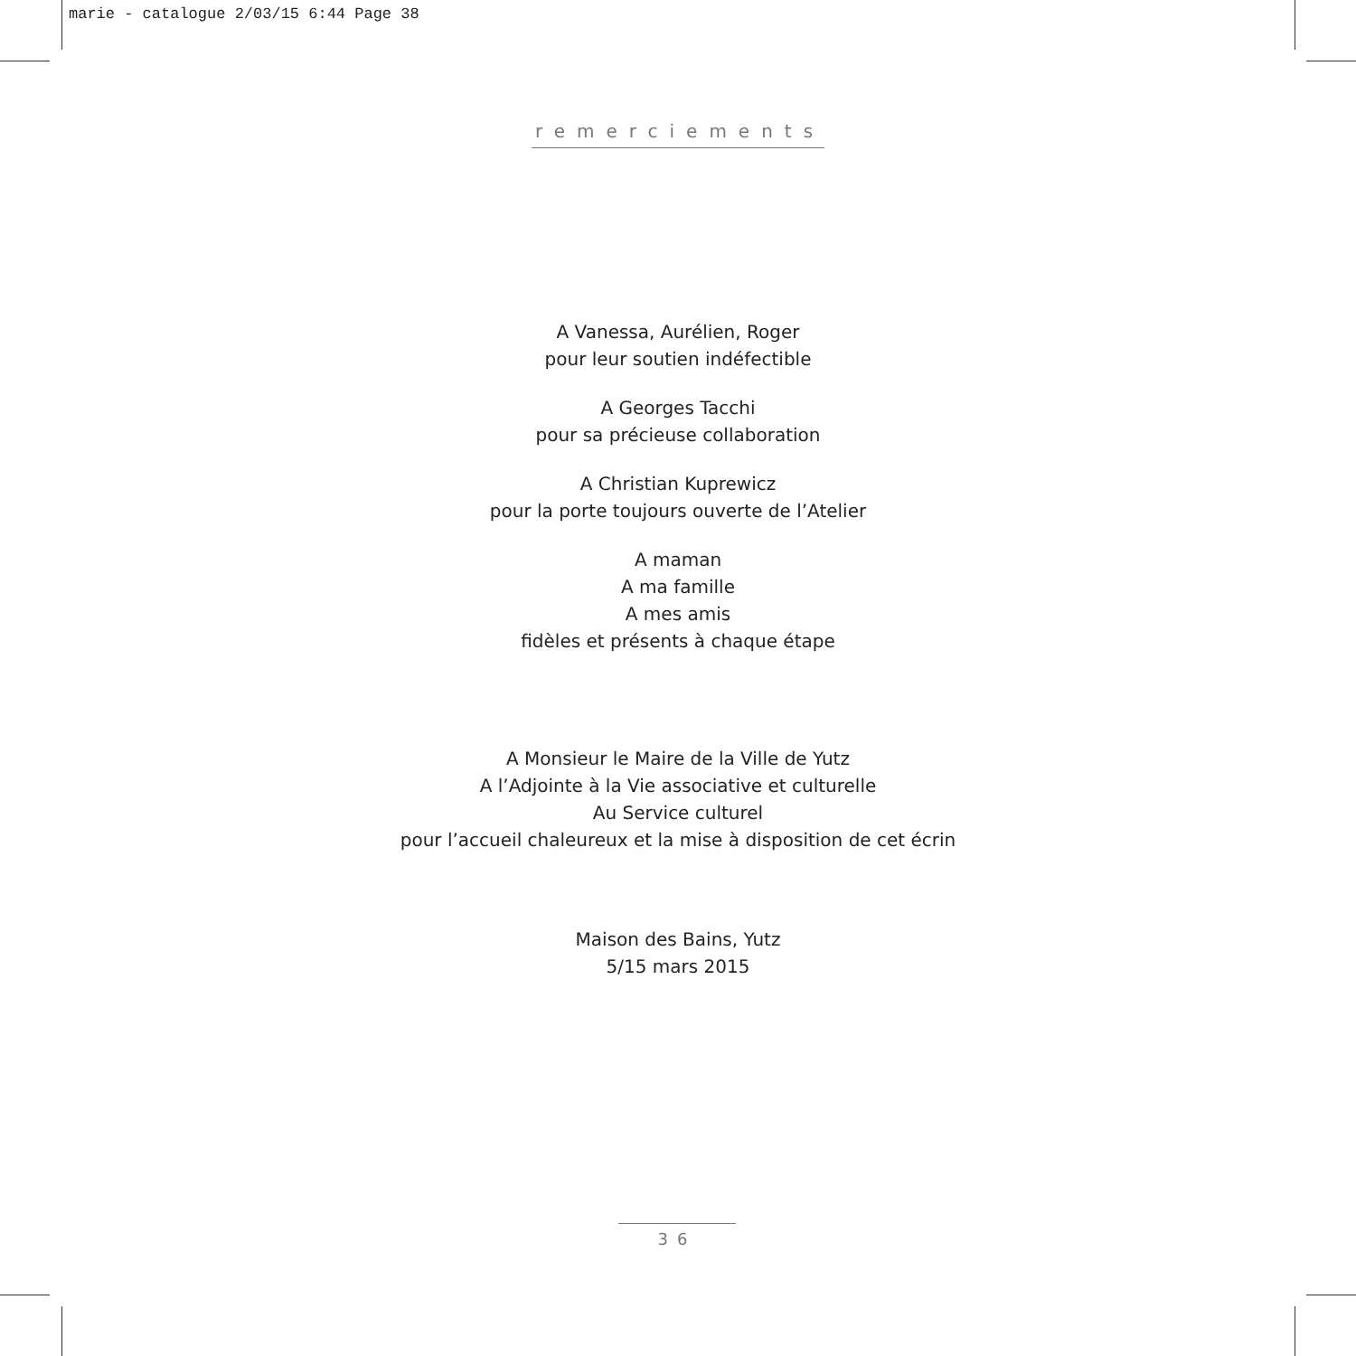marie - catalogue 2/03/15 6:44 Page 38
remerciements
A Vanessa, Aurélien, Roger
pour leur soutien indéfectible
A Georges Tacchi
pour sa précieuse collaboration
A Christian Kuprewicz
pour la porte toujours ouverte de l’Atelier
A maman
A ma famille
A mes amis
fidèles et présents à chaque étape
A Monsieur le Maire de la Ville de Yutz
A l’Adjointe à la Vie associative et culturelle
Au Service culturel
pour l’accueil chaleureux et la mise à disposition de cet écrin
Maison des Bains, Yutz
5/15 mars 2015
36